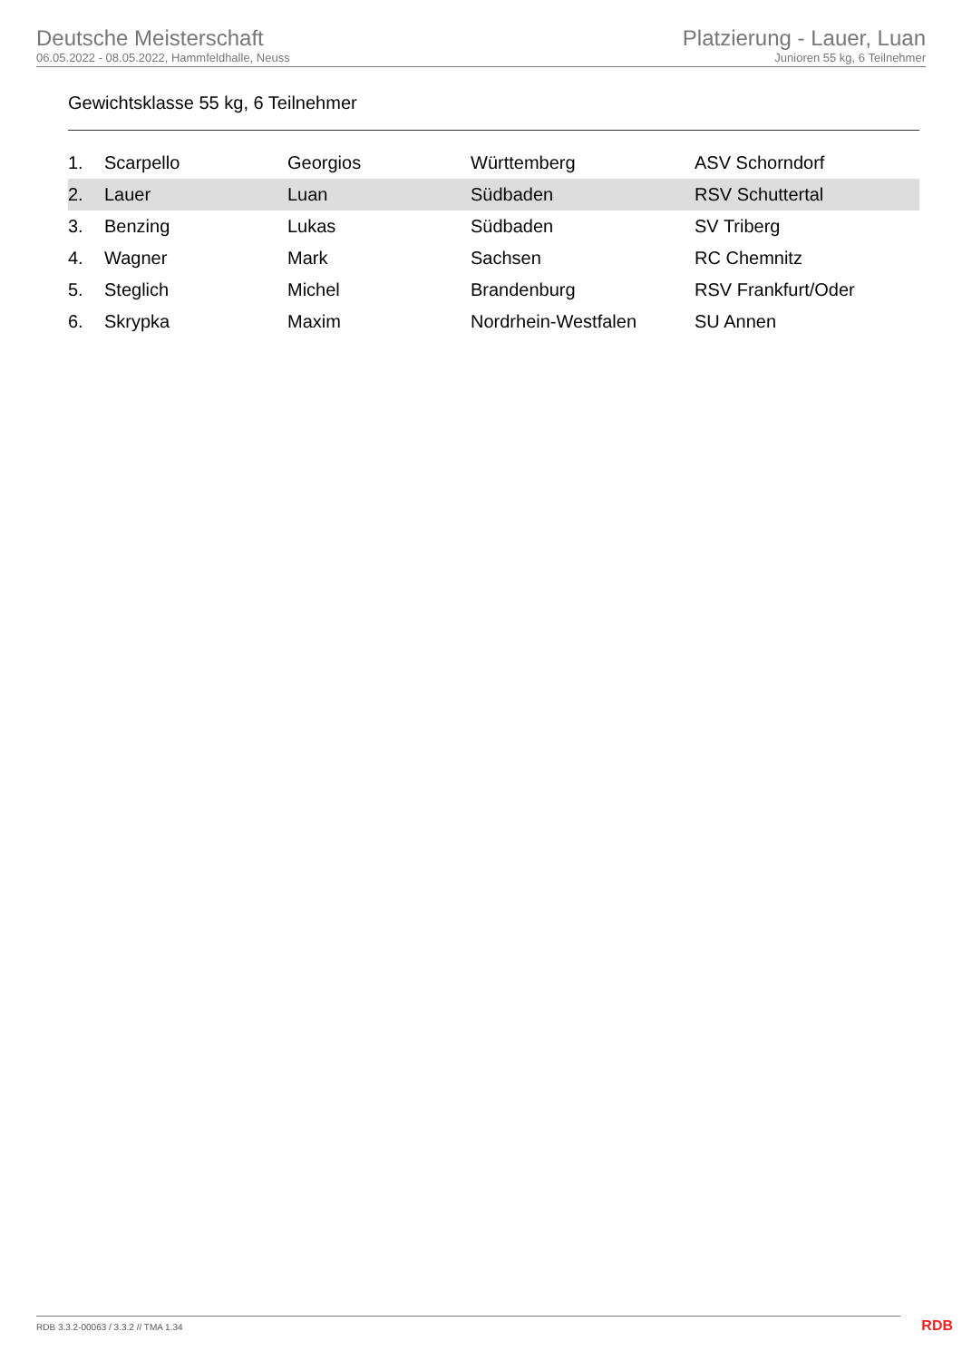Deutsche Meisterschaft
06.05.2022 - 08.05.2022, Hammfeldhalle, Neuss
Platzierung - Lauer, Luan
Junioren 55 kg, 6 Teilnehmer
Gewichtsklasse 55 kg, 6 Teilnehmer
| 1. | Scarpello | Georgios | Württemberg | ASV Schorndorf |
| 2. | Lauer | Luan | Südbaden | RSV Schuttertal |
| 3. | Benzing | Lukas | Südbaden | SV Triberg |
| 4. | Wagner | Mark | Sachsen | RC Chemnitz |
| 5. | Steglich | Michel | Brandenburg | RSV Frankfurt/Oder |
| 6. | Skrypka | Maxim | Nordrhein-Westfalen | SU Annen |
RDB 3.3.2-00063 / 3.3.2 // TMA 1.34
RDB